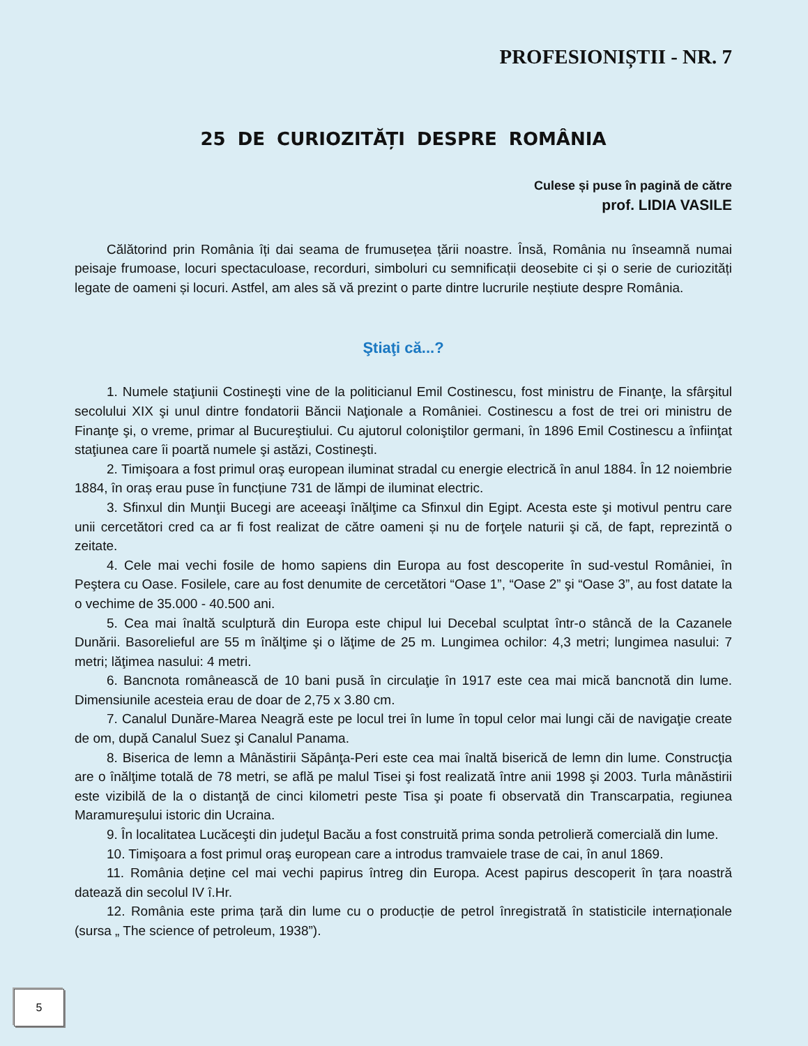PROFESIONIȘTII - NR. 7
25 DE CURIOZITĂȚI DESPRE ROMÂNIA
Culese și puse în pagină de către
prof. LIDIA VASILE
Călătorind prin România îți dai seama de frumusețea țării noastre. Însă, România nu înseamnă numai peisaje frumoase, locuri spectaculoase, recorduri, simboluri cu semnificații deosebite ci și o serie de curiozități legate de oameni și locuri. Astfel, am ales să vă prezint o parte dintre lucrurile neștiute despre România.
Ştiaţi că...?
1. Numele staţiunii Costineşti vine de la politicianul Emil Costinescu, fost ministru de Finanţe, la sfârşitul secolului XIX şi unul dintre fondatorii Băncii Naţionale a României. Costinescu a fost de trei ori ministru de Finanţe şi, o vreme, primar al Bucureştiului. Cu ajutorul coloniştilor germani, în 1896 Emil Costinescu a înfiinţat staţiunea care îi poartă numele şi astăzi, Costineşti.
2. Timişoara a fost primul oraş european iluminat stradal cu energie electrică în anul 1884. În 12 noiembrie 1884, în oraș erau puse în funcțiune 731 de lămpi de iluminat electric.
3. Sfinxul din Munţii Bucegi are aceeaşi înălţime ca Sfinxul din Egipt. Acesta este şi motivul pentru care unii cercetători cred ca ar fi fost realizat de către oameni și nu de forţele naturii şi că, de fapt, reprezintă o zeitate.
4. Cele mai vechi fosile de homo sapiens din Europa au fost descoperite în sud-vestul României, în Peştera cu Oase. Fosilele, care au fost denumite de cercetători “Oase 1”, “Oase 2” şi “Oase 3”, au fost datate la o vechime de 35.000 - 40.500 ani.
5. Cea mai înaltă sculptură din Europa este chipul lui Decebal sculptat într-o stâncă de la Cazanele Dunării. Basorelieful are 55 m înălţime şi o lăţime de 25 m. Lungimea ochilor: 4,3 metri; lungimea nasului: 7 metri; lăţimea nasului: 4 metri.
6. Bancnota românească de 10 bani pusă în circulaţie în 1917 este cea mai mică bancnotă din lume. Dimensiunile acesteia erau de doar de 2,75 x 3.80 cm.
7. Canalul Dunăre-Marea Neagră este pe locul trei în lume în topul celor mai lungi căi de navigaţie create de om, după Canalul Suez şi Canalul Panama.
8. Biserica de lemn a Mânăstirii Săpânţa-Peri este cea mai înaltă biserică de lemn din lume. Construcţia are o înălţime totală de 78 metri, se află pe malul Tisei şi fost realizată între anii 1998 şi 2003. Turla mânăstirii este vizibilă de la o distanţă de cinci kilometri peste Tisa şi poate fi observată din Transcarpatia, regiunea Maramureşului istoric din Ucraina.
9. În localitatea Lucăceşti din judeţul Bacău a fost construită prima sonda petrolieră comercială din lume.
10. Timişoara a fost primul oraş european care a introdus tramvaiele trase de cai, în anul 1869.
11. România deține cel mai vechi papirus întreg din Europa. Acest papirus descoperit în țara noastră datează din secolul IV î.Hr.
12. România este prima țară din lume cu o producție de petrol înregistrată în statisticile internaționale (sursa „ The science of petroleum, 1938”).
5